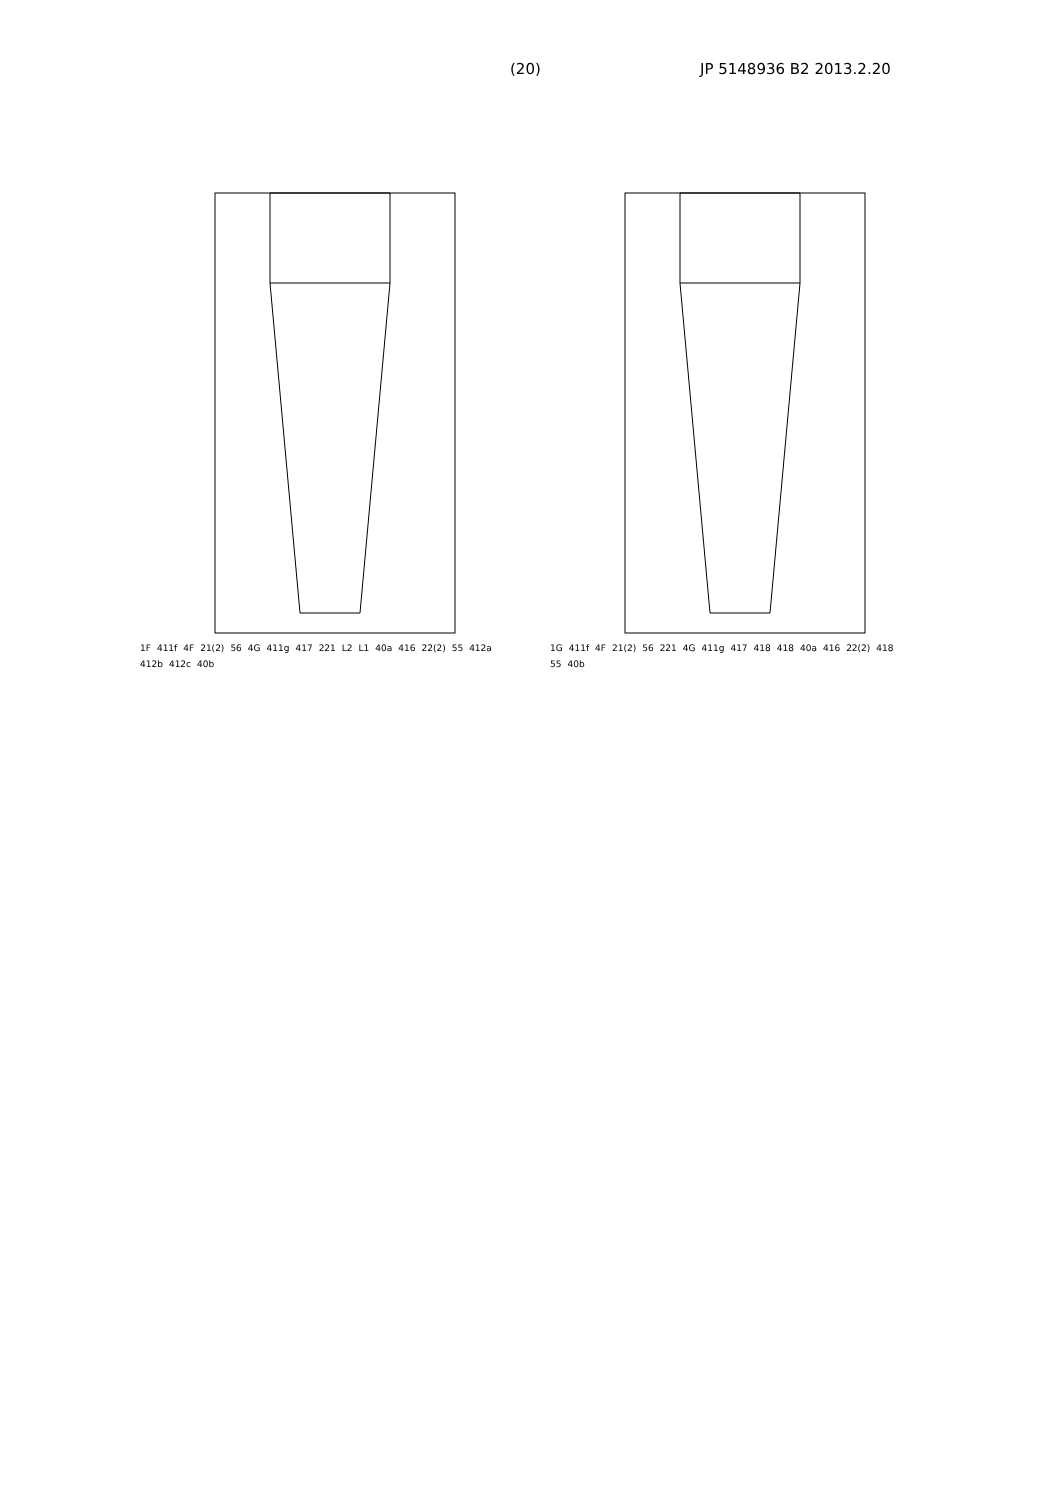(20) JP 5148936 B2 2013.2.20
1F 411f 4F 21(2) 56 4G 411g 417 221 L2 L1 40a 416 22(2) 55 412a 412b 412c 40b
1G 411f 4F 21(2) 56 221 4G 411g 417 418 418 40a 416 22(2) 418 55 40b